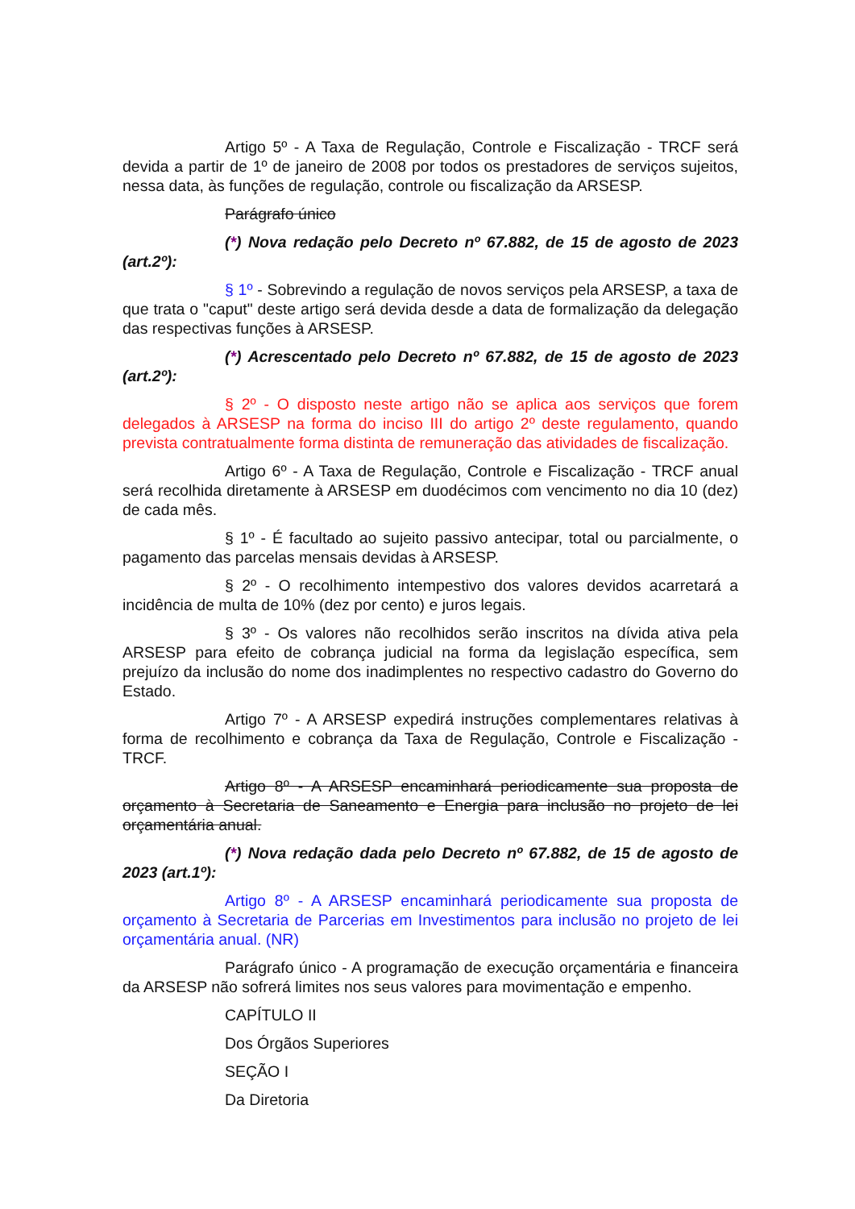Artigo 5º - A Taxa de Regulação, Controle e Fiscalização - TRCF será devida a partir de 1º de janeiro de 2008 por todos os prestadores de serviços sujeitos, nessa data, às funções de regulação, controle ou fiscalização da ARSESP.
Parágrafo único
(*) Nova redação pelo Decreto nº 67.882, de 15 de agosto de 2023 (art.2º):
§ 1º - Sobrevindo a regulação de novos serviços pela ARSESP, a taxa de que trata o "caput" deste artigo será devida desde a data de formalização da delegação das respectivas funções à ARSESP.
(*) Acrescentado pelo Decreto nº 67.882, de 15 de agosto de 2023 (art.2º):
§ 2º - O disposto neste artigo não se aplica aos serviços que forem delegados à ARSESP na forma do inciso III do artigo 2º deste regulamento, quando prevista contratualmente forma distinta de remuneração das atividades de fiscalização.
Artigo 6º - A Taxa de Regulação, Controle e Fiscalização - TRCF anual será recolhida diretamente à ARSESP em duodécimos com vencimento no dia 10 (dez) de cada mês.
§ 1º - É facultado ao sujeito passivo antecipar, total ou parcialmente, o pagamento das parcelas mensais devidas à ARSESP.
§ 2º - O recolhimento intempestivo dos valores devidos acarretará a incidência de multa de 10% (dez por cento) e juros legais.
§ 3º - Os valores não recolhidos serão inscritos na dívida ativa pela ARSESP para efeito de cobrança judicial na forma da legislação específica, sem prejuízo da inclusão do nome dos inadimplentes no respectivo cadastro do Governo do Estado.
Artigo 7º - A ARSESP expedirá instruções complementares relativas à forma de recolhimento e cobrança da Taxa de Regulação, Controle e Fiscalização - TRCF.
Artigo 8º - A ARSESP encaminhará periodicamente sua proposta de orçamento à Secretaria de Saneamento e Energia para inclusão no projeto de lei orçamentária anual.
(*) Nova redação dada pelo Decreto nº 67.882, de 15 de agosto de 2023 (art.1º):
Artigo 8º - A ARSESP encaminhará periodicamente sua proposta de orçamento à Secretaria de Parcerias em Investimentos para inclusão no projeto de lei orçamentária anual. (NR)
Parágrafo único - A programação de execução orçamentária e financeira da ARSESP não sofrerá limites nos seus valores para movimentação e empenho.
CAPÍTULO II
Dos Órgãos Superiores
SEÇÃO I
Da Diretoria